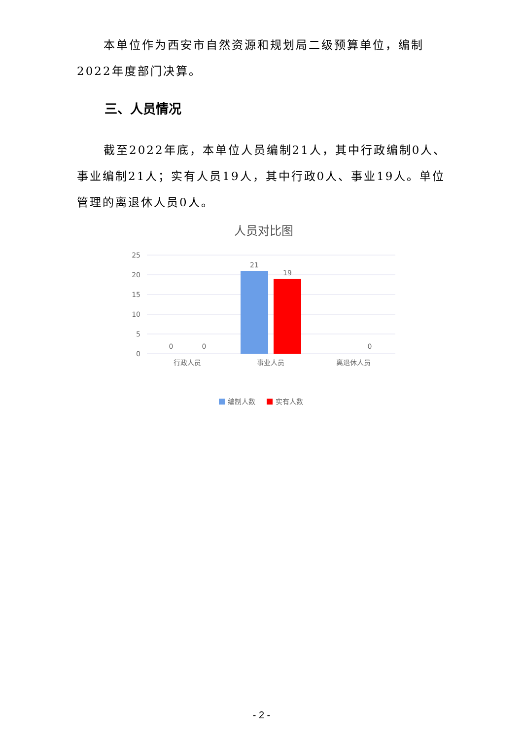本单位作为西安市自然资源和规划局二级预算单位，编制2022年度部门决算。
三、人员情况
截至2022年底，本单位人员编制21人，其中行政编制0人、事业编制21人；实有人员19人，其中行政0人、事业19人。单位管理的离退休人员0人。
人员对比图
25
20
15
10
5
0
21
19
0
0
0
行政人员
事业人员
离退休人员
编制人数
实有人数
- 2 -